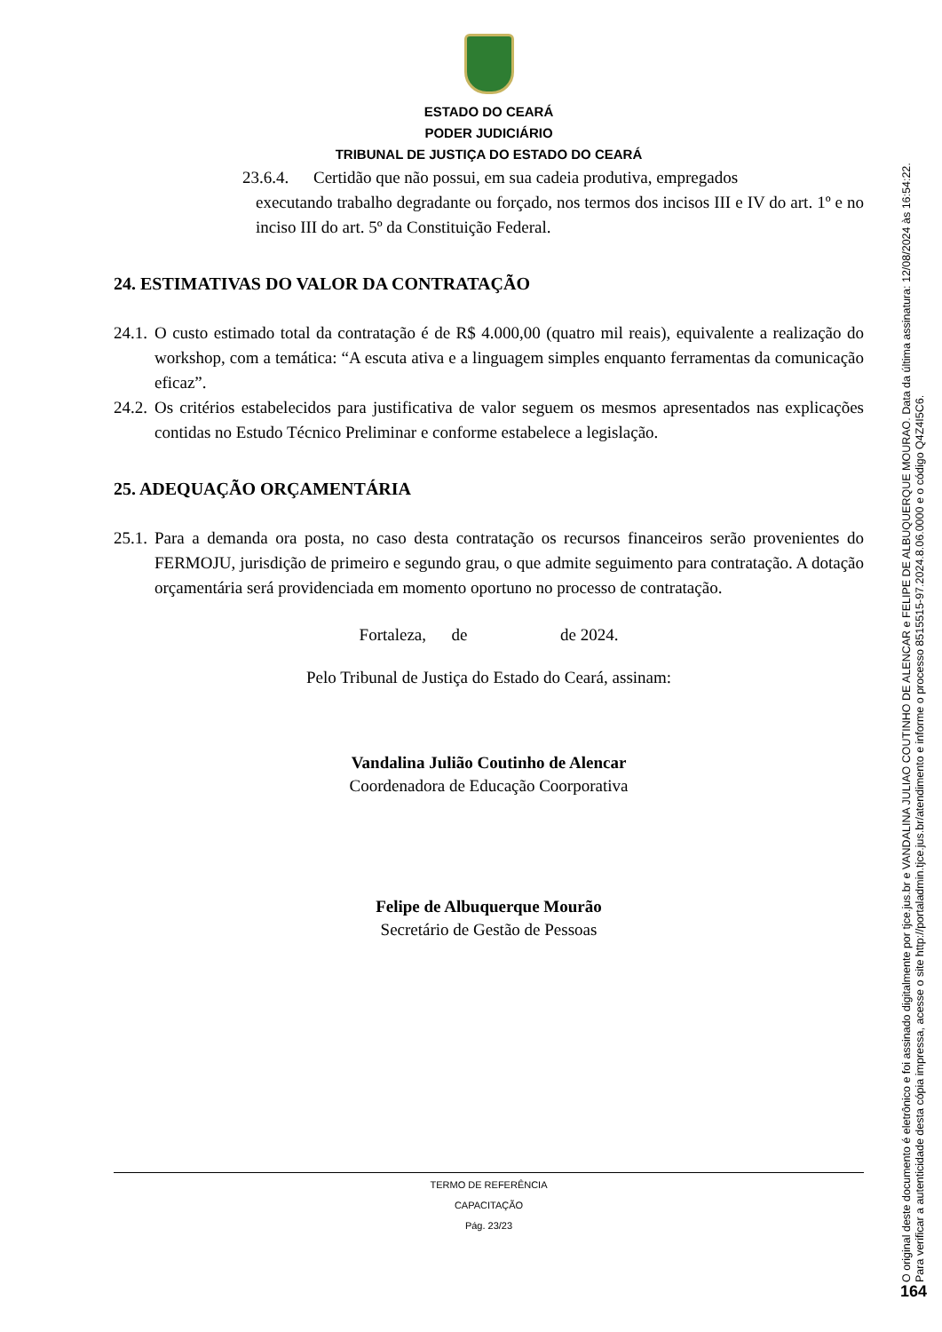ESTADO DO CEARÁ
PODER JUDICIÁRIO
TRIBUNAL DE JUSTIÇA DO ESTADO DO CEARÁ
23.6.4. Certidão que não possui, em sua cadeia produtiva, empregados
executando trabalho degradante ou forçado, nos termos dos incisos III e IV do art. 1º e no inciso III do art. 5º da Constituição Federal.
24. ESTIMATIVAS DO VALOR DA CONTRATAÇÃO
24.1.
O custo estimado total da contratação é de R$ 4.000,00 (quatro mil reais), equivalente a realização do workshop, com a temática: “A escuta ativa e a linguagem simples enquanto ferramentas da comunicação eficaz”.
24.2.
Os critérios estabelecidos para justificativa de valor seguem os mesmos apresentados nas explicações contidas no Estudo Técnico Preliminar e conforme estabelece a legislação.
25. ADEQUAÇÃO ORÇAMENTÁRIA
25.1.
Para a demanda ora posta, no caso desta contratação os recursos financeiros serão provenientes do FERMOJU, jurisdição de primeiro e segundo grau, o que admite seguimento para contratação. A dotação orçamentária será providenciada em momento oportuno no processo de contratação.
Fortaleza, de de 2024.
Pelo Tribunal de Justiça do Estado do Ceará, assinam:
Vandalina Julião Coutinho de Alencar
Coordenadora de Educação Coorporativa
Felipe de Albuquerque Mourão
Secretário de Gestão de Pessoas
TERMO DE REFERÊNCIA
CAPACITAÇÃO
Pág. 23/23
O original deste documento é eletrônico e foi assinado digitalmente por tjce.jus.br e VANDALINA JULIAO COUTINHO DE ALENCAR e FELIPE DE ALBUQUERQUE MOURAO. Data da última assinatura: 12/08/2024 às 16:54:22.
Para verificar a autenticidade desta cópia impressa, acesse o site http://portaladmin.tjce.jus.br/atendimento e informe o processo 8515515-97.2024.8.06.0000 e o código Q4Z4I5C6.
164